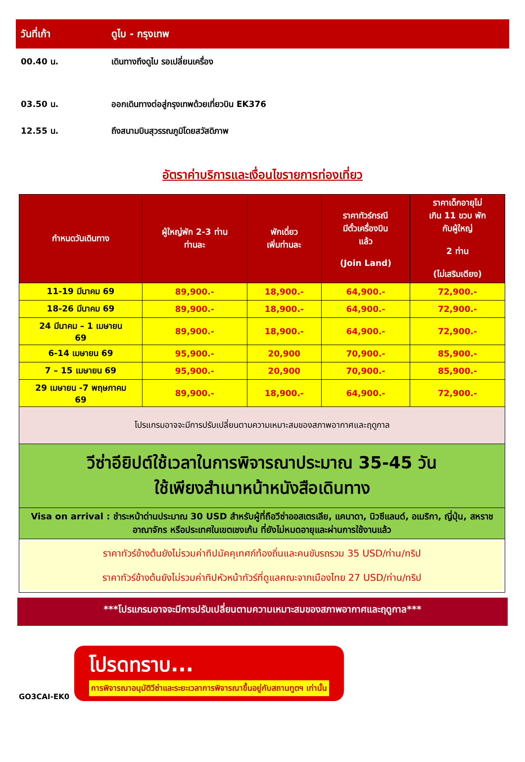วันที่เก้า ดูไบ - กรุงเทพ
00.40 น. เดินทางถึงดูไบ รอเปลี่ยนเครื่อง
03.50 น. ออกเดินทางต่อสู่กรุงเทพด้วยเที่ยวบิน EK376
12.55 น. ถึงสนามบินสุวรรณภูมิโดยสวัสดิภาพ
อัตราค่าบริการและเงื่อนไขรายการท่องเที่ยว
| กำหนดวันเดินทาง | ผู้ใหญ่พัก 2-3 ท่าน ท่านละ | พักเดี่ยว เพิ่มท่านละ | ราคาทัวร์กรณี มีตั๋วเครื่องบิน แล้ว (Join Land) | ราคาเด็กอายุไม่ เกิน 11 ขวบ พัก กับผู้ใหญ่ 2 ท่าน (ไม่เสริมเตียง) |
| --- | --- | --- | --- | --- |
| 11-19 มีนาคม 69 | 89,900.- | 18,900.- | 64,900.- | 72,900.- |
| 18-26 มีนาคม 69 | 89,900.- | 18,900.- | 64,900.- | 72,900.- |
| 24 มีนาคม – 1 เมษายน 69 | 89,900.- | 18,900.- | 64,900.- | 72,900.- |
| 6-14 เมษายน 69 | 95,900.- | 20,900 | 70,900.- | 85,900.- |
| 7 – 15 เมษายน 69 | 95,900.- | 20,900 | 70,900.- | 85,900.- |
| 29 เมษายน -7 พฤษภาคม 69 | 89,900.- | 18,900.- | 64,900.- | 72,900.- |
| โปรแกรมอาจจะมีการปรับเปลี่ยนตามความเหมาะสมของสภาพอากาศและฤดูกาล | | | | |
| วีซ่าอียิปต์ใช้เวลาในการพิจารณาประมาณ 35-45 วัน ใช้เพียงสำเนาหน้าหนังสือเดินทาง | | | | |
| Visa on arrival : ชำระหน้าด่านประมาณ 30 USD สำหรับผู้ที่ถือวีซ่าออสเตรเลีย, แคนาดา, นิวซีแลนด์, อเมริกา, ญี่ปุ่น, สหราชอาณาจักร หรือประเทศในเขตเชงเก้น ที่ยังไม่หมดอายุและผ่านการใช้งานแล้ว | | | | |
| ราคาทัวร์ข้างต้นยังไม่รวมค่าทิปมัคคุเทศก์ท้องถิ่นและคนขับรถรวม 35 USD/ท่าน/ทริป ราคาทัวร์ข้างต้นยังไม่รวมค่าทิปหัวหน้าทัวร์ที่ดูแลคณะจากเมืองไทย 27 USD/ท่าน/ทริป | | | | |
***โปรแกรมอาจจะมีการปรับเปลี่ยนตามความเหมาะสมของสภาพอากาศและฤดูกาล***
GO3CAI-EK0
โปรดทราบ...
การพิจารณาอนุมัติวีซ่าและระยะเวลาการพิจารณาขึ้นอยู่กับสถานทูตฯ เท่านั้น